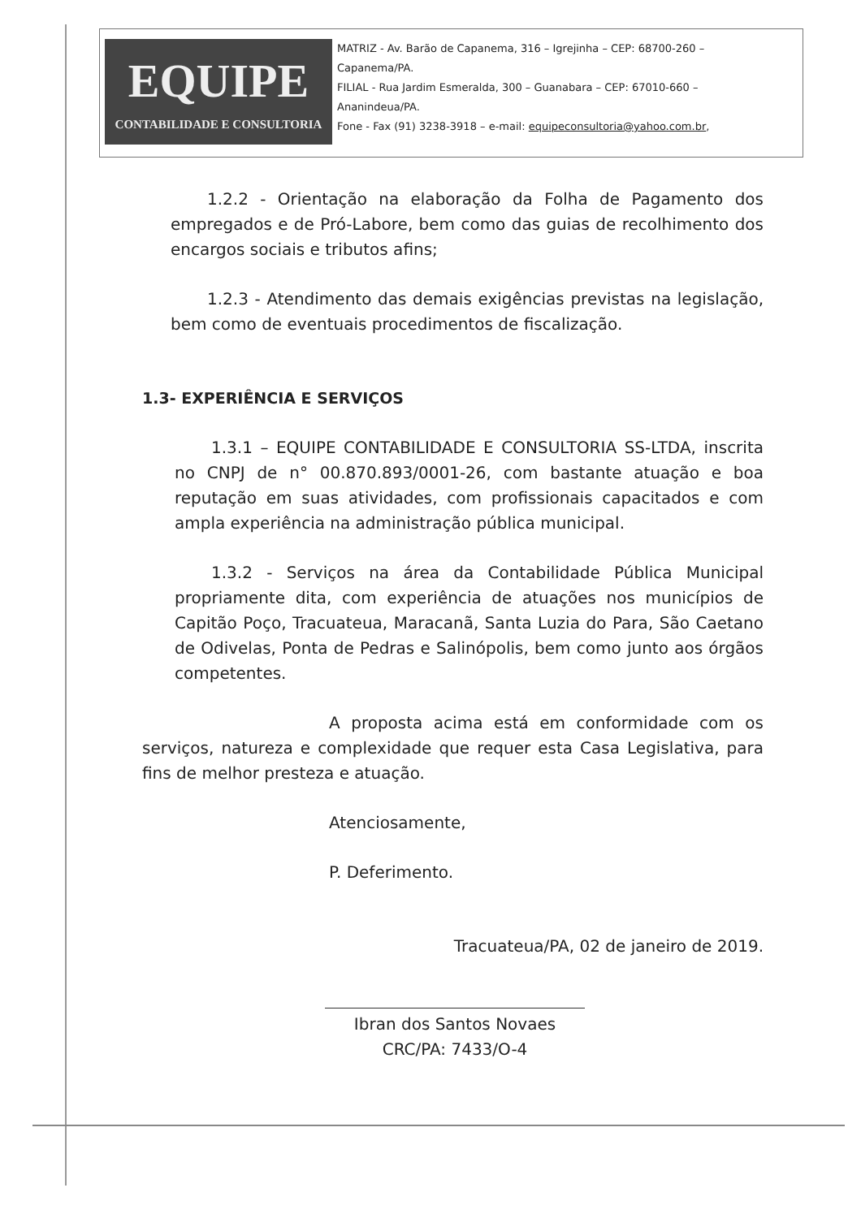EQUIPE
CONTABILIDADE E CONSULTORIA
MATRIZ - Av. Barão de Capanema, 316 – Igrejinha – CEP: 68700-260 –
Capanema/PA.
FILIAL - Rua Jardim Esmeralda, 300 – Guanabara – CEP: 67010-660 –
Ananindeua/PA.
Fone - Fax (91) 3238-3918 – e-mail: equipeconsultoria@yahoo.com.br,
1.2.2 - Orientação na elaboração da Folha de Pagamento dos empregados e de Pró-Labore, bem como das guias de recolhimento dos encargos sociais e tributos afins;
1.2.3 - Atendimento das demais exigências previstas na legislação, bem como de eventuais procedimentos de fiscalização.
1.3- EXPERIÊNCIA E SERVIÇOS
1.3.1 – EQUIPE CONTABILIDADE E CONSULTORIA SS-LTDA, inscrita no CNPJ de n° 00.870.893/0001-26, com bastante atuação e boa reputação em suas atividades, com profissionais capacitados e com ampla experiência na administração pública municipal.
1.3.2 - Serviços na área da Contabilidade Pública Municipal propriamente dita, com experiência de atuações nos municípios de Capitão Poço, Tracuateua, Maracanã, Santa Luzia do Para, São Caetano de Odivelas, Ponta de Pedras e Salinópolis, bem como junto aos órgãos competentes.
A proposta acima está em conformidade com os serviços, natureza e complexidade que requer esta Casa Legislativa, para fins de melhor presteza e atuação.
Atenciosamente,
P. Deferimento.
Tracuateua/PA, 02 de janeiro de 2019.
Ibran dos Santos Novaes
CRC/PA: 7433/O-4